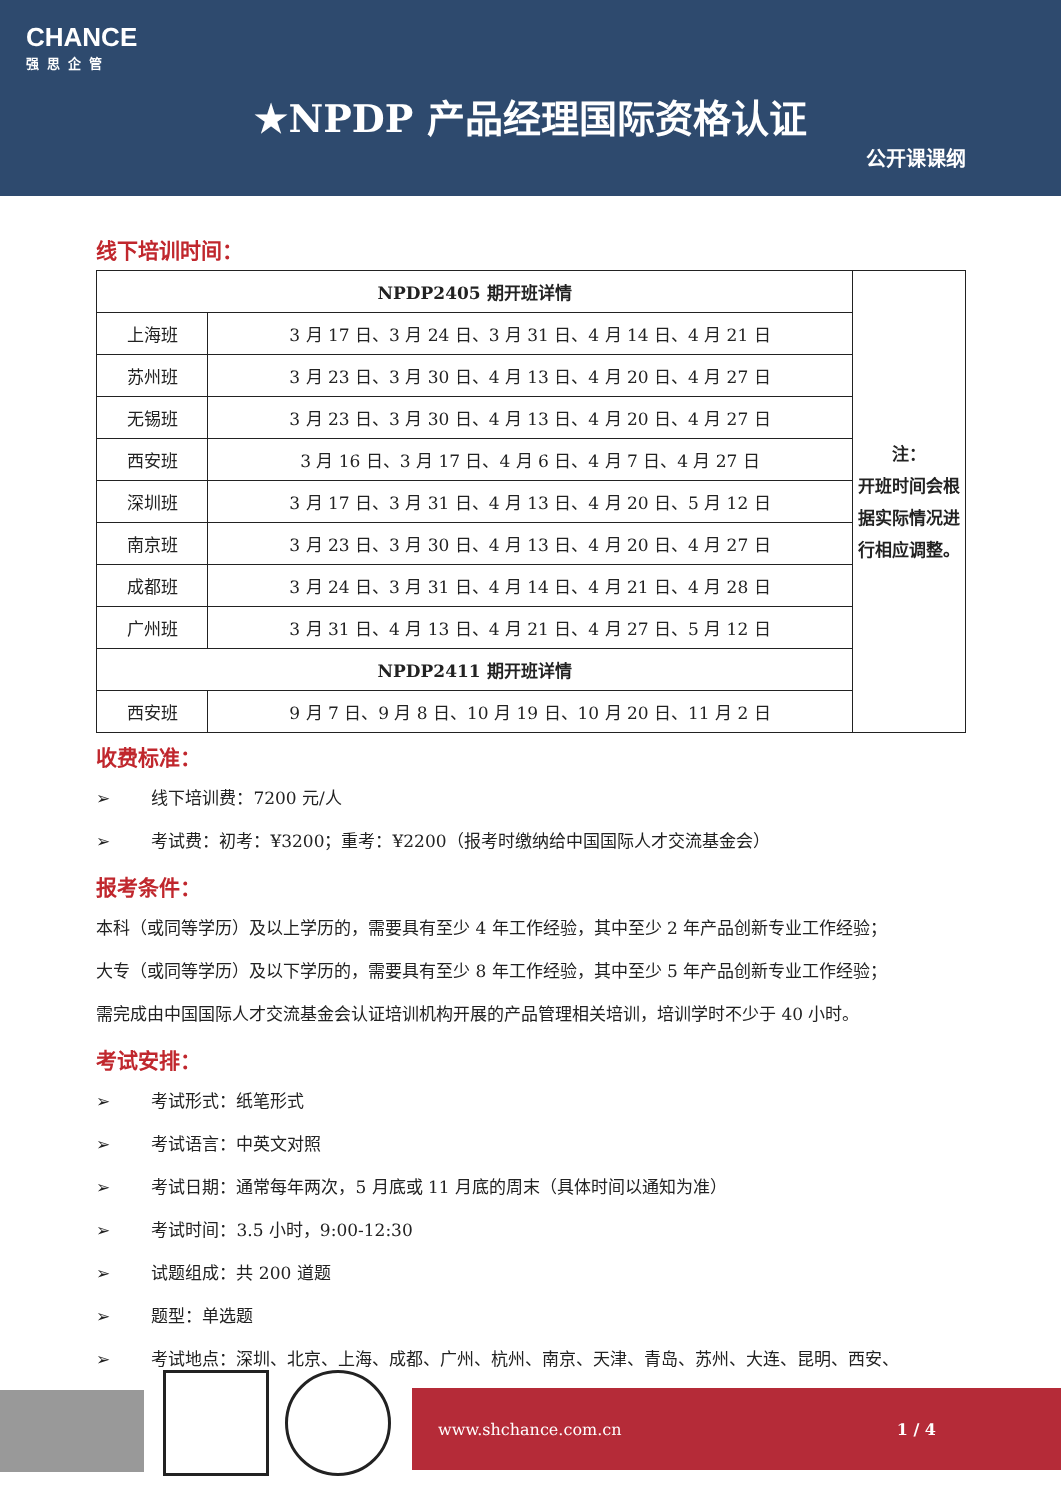CHANCE
强思企管
★NPDP 产品经理国际资格认证
公开课课纲
线下培训时间：
| NPDP2405 期开班详情 | | 注： 开班时间会根据实际情况进行相应调整。 |
| 上海班 | 3 月 17 日、3 月 24 日、3 月 31 日、4 月 14 日、4 月 21 日 | |
| 苏州班 | 3 月 23 日、3 月 30 日、4 月 13 日、4 月 20 日、4 月 27 日 | |
| 无锡班 | 3 月 23 日、3 月 30 日、4 月 13 日、4 月 20 日、4 月 27 日 | |
| 西安班 | 3 月 16 日、3 月 17 日、4 月 6 日、4 月 7 日、4 月 27 日 | |
| 深圳班 | 3 月 17 日、3 月 31 日、4 月 13 日、4 月 20 日、5 月 12 日 | |
| 南京班 | 3 月 23 日、3 月 30 日、4 月 13 日、4 月 20 日、4 月 27 日 | |
| 成都班 | 3 月 24 日、3 月 31 日、4 月 14 日、4 月 21 日、4 月 28 日 | |
| 广州班 | 3 月 31 日、4 月 13 日、4 月 21 日、4 月 27 日、5 月 12 日 | |
| NPDP2411 期开班详情 | | |
| 西安班 | 9 月 7 日、9 月 8 日、10 月 19 日、10 月 20 日、11 月 2 日 | |
收费标准：
➢ 线下培训费：7200 元/人
➢ 考试费：初考：¥3200；重考：¥2200（报考时缴纳给中国国际人才交流基金会）
报考条件：
本科（或同等学历）及以上学历的，需要具有至少 4 年工作经验，其中至少 2 年产品创新专业工作经验；
大专（或同等学历）及以下学历的，需要具有至少 8 年工作经验，其中至少 5 年产品创新专业工作经验；
需完成由中国国际人才交流基金会认证培训机构开展的产品管理相关培训，培训学时不少于 40 小时。
考试安排：
➢ 考试形式：纸笔形式
➢ 考试语言：中英文对照
➢ 考试日期：通常每年两次，5 月底或 11 月底的周末（具体时间以通知为准）
➢ 考试时间：3.5 小时，9:00-12:30
➢ 试题组成：共 200 道题
➢ 题型：单选题
➢ 考试地点：深圳、北京、上海、成都、广州、杭州、南京、天津、青岛、苏州、大连、昆明、西安、
www.shchance.com.cn 1 / 4